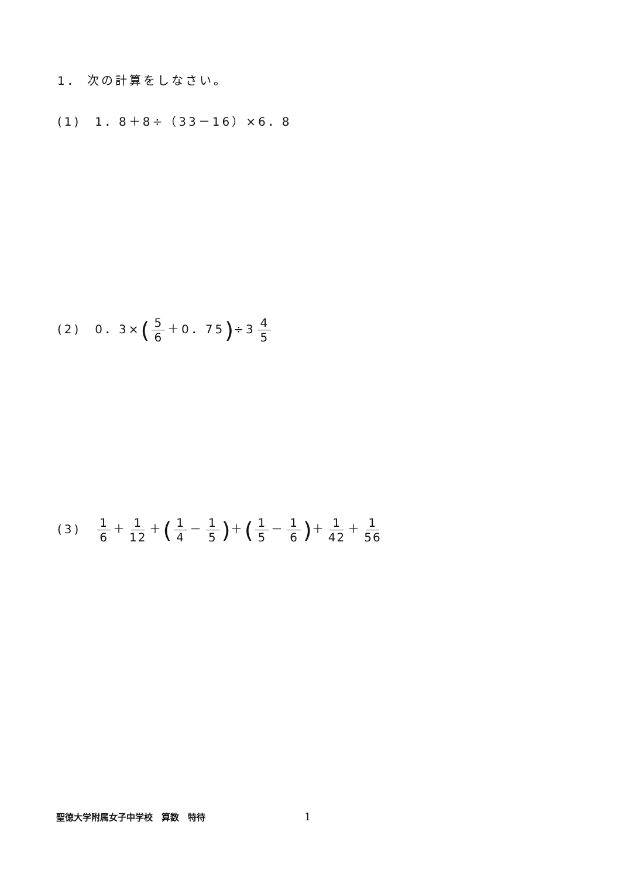1． 次の計算をしなさい。
(1)　1．8＋8÷（33－16）×6．8
(2)　0．3×(5 6 ＋0．75)÷3 4 5
(3)　1 6 ＋ 1 12 ＋(1 4 － 1 5)＋(1 5 － 1 6)＋ 1 42 ＋ 1 56
聖徳大学附属女子中学校　算数　特待 1